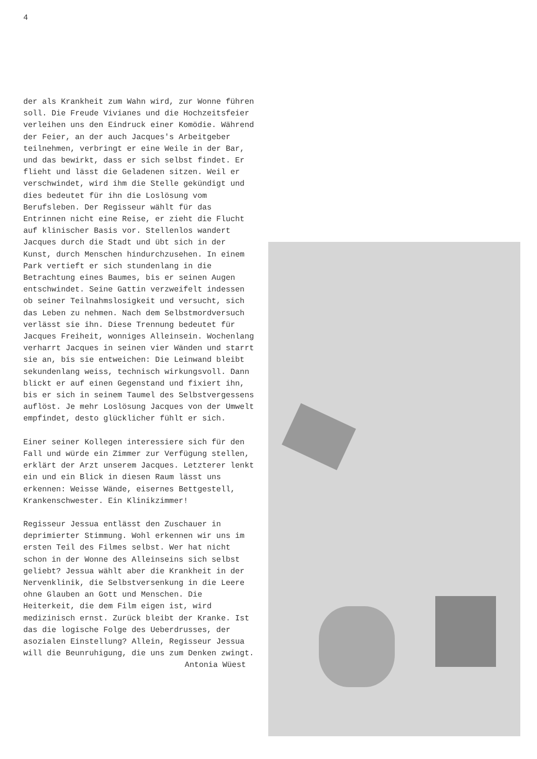4
der als Krankheit zum Wahn wird, zur Wonne führen soll. Die Freude Vivianes und die Hochzeitsfeier verleihen uns den Eindruck einer Komödie. Während der Feier, an der auch Jacques's Arbeitgeber teilnehmen, verbringt er eine Weile in der Bar, und das bewirkt, dass er sich selbst findet. Er flieht und lässt die Geladenen sitzen. Weil er verschwindet, wird ihm die Stelle gekündigt und dies bedeutet für ihn die Loslösung vom Berufsleben. Der Regisseur wählt für das Entrinnen nicht eine Reise, er zieht die Flucht auf klinischer Basis vor. Stellenlos wandert Jacques durch die Stadt und übt sich in der Kunst, durch Menschen hindurchzusehen. In einem Park vertieft er sich stundenlang in die Betrachtung eines Baumes, bis er seinen Augen entschwindet. Seine Gattin verzweifelt indessen ob seiner Teilnahmslosigkeit und versucht, sich das Leben zu nehmen. Nach dem Selbstmordversuch verlässt sie ihn. Diese Trennung bedeutet für Jacques Freiheit, wonniges Alleinsein. Wochenlang verharrt Jacques in seinen vier Wänden und starrt sie an, bis sie entweichen: Die Leinwand bleibt sekundenlang weiss, technisch wirkungsvoll. Dann blickt er auf einen Gegenstand und fixiert ihn, bis er sich in seinem Taumel des Selbstvergessens auflöst. Je mehr Loslösung Jacques von der Umwelt empfindet, desto glücklicher fühlt er sich.
Einer seiner Kollegen interessiere sich für den Fall und würde ein Zimmer zur Verfügung stellen, erklärt der Arzt unserem Jacques. Letzterer lenkt ein und ein Blick in diesen Raum lässt uns erkennen: Weisse Wände, eisernes Bettgestell, Krankenschwester. Ein Klinikzimmer!
Regisseur Jessua entlässt den Zuschauer in deprimierter Stimmung. Wohl erkennen wir uns im ersten Teil des Filmes selbst. Wer hat nicht schon in der Wonne des Alleinseins sich selbst geliebt? Jessua wählt aber die Krankheit in der Nervenklinik, die Selbstversenkung in die Leere ohne Glauben an Gott und Menschen. Die Heiterkeit, die dem Film eigen ist, wird medizinisch ernst. Zurück bleibt der Kranke. Ist das die logische Folge des Ueberdrusses, der asozialen Einstellung? Allein, Regisseur Jessua will die Beunruhigung, die uns zum Denken zwingt.
Antonia Wüest